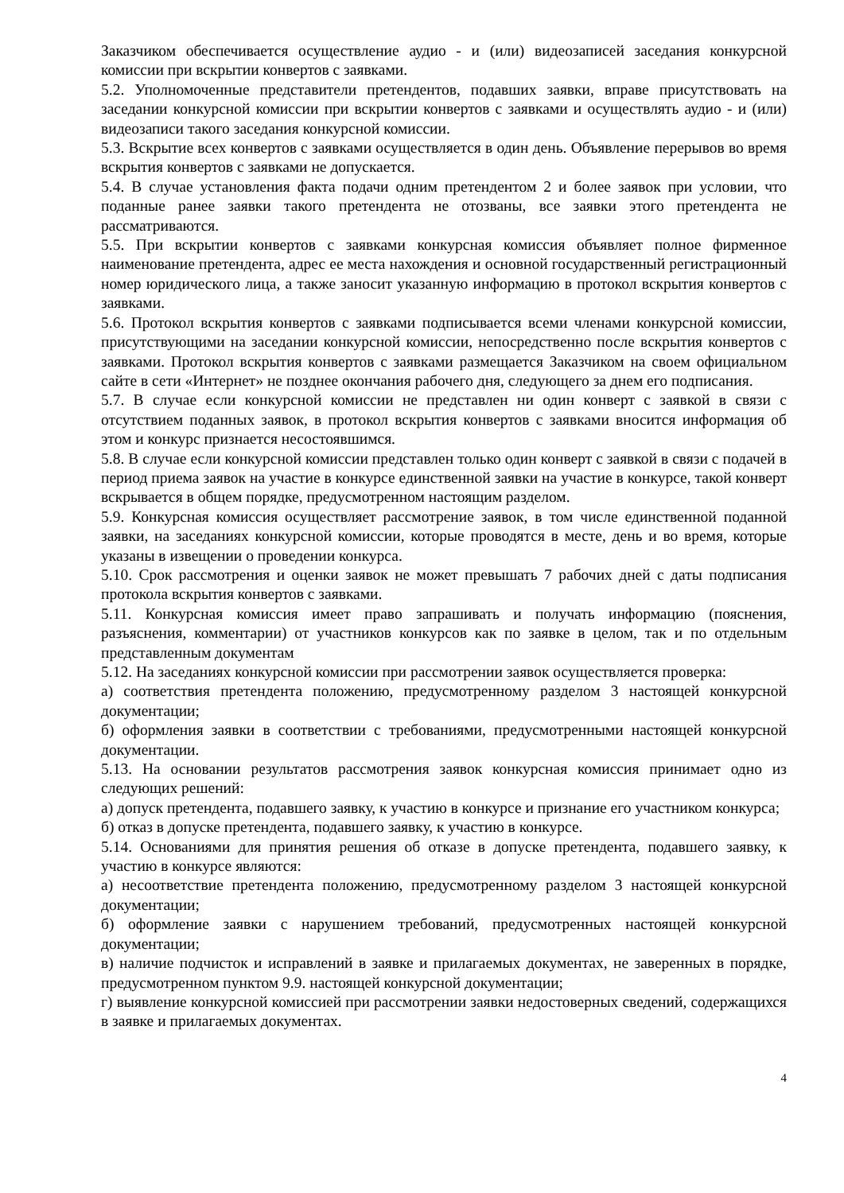Заказчиком обеспечивается осуществление аудио - и (или) видеозаписей заседания конкурсной комиссии при вскрытии конвертов с заявками.
5.2. Уполномоченные представители претендентов, подавших заявки, вправе присутствовать на заседании конкурсной комиссии при вскрытии конвертов с заявками и осуществлять аудио - и (или) видеозаписи такого заседания конкурсной комиссии.
5.3. Вскрытие всех конвертов с заявками осуществляется в один день. Объявление перерывов во время вскрытия конвертов с заявками не допускается.
5.4. В случае установления факта подачи одним претендентом 2 и более заявок при условии, что поданные ранее заявки такого претендента не отозваны, все заявки этого претендента не рассматриваются.
5.5. При вскрытии конвертов с заявками конкурсная комиссия объявляет полное фирменное наименование претендента, адрес ее места нахождения и основной государственный регистрационный номер юридического лица, а также заносит указанную информацию в протокол вскрытия конвертов с заявками.
5.6. Протокол вскрытия конвертов с заявками подписывается всеми членами конкурсной комиссии, присутствующими на заседании конкурсной комиссии, непосредственно после вскрытия конвертов с заявками. Протокол вскрытия конвертов с заявками размещается Заказчиком на своем официальном сайте в сети «Интернет» не позднее окончания рабочего дня, следующего за днем его подписания.
5.7. В случае если конкурсной комиссии не представлен ни один конверт с заявкой в связи с отсутствием поданных заявок, в протокол вскрытия конвертов с заявками вносится информация об этом и конкурс признается несостоявшимся.
5.8. В случае если конкурсной комиссии представлен только один конверт с заявкой в связи с подачей в период приема заявок на участие в конкурсе единственной заявки на участие в конкурсе, такой конверт вскрывается в общем порядке, предусмотренном настоящим разделом.
5.9. Конкурсная комиссия осуществляет рассмотрение заявок, в том числе единственной поданной заявки, на заседаниях конкурсной комиссии, которые проводятся в месте, день и во время, которые указаны в извещении о проведении конкурса.
5.10. Срок рассмотрения и оценки заявок не может превышать 7 рабочих дней с даты подписания протокола вскрытия конвертов с заявками.
5.11. Конкурсная комиссия имеет право запрашивать и получать информацию (пояснения, разъяснения, комментарии) от участников конкурсов как по заявке в целом, так и по отдельным представленным документам
5.12. На заседаниях конкурсной комиссии при рассмотрении заявок осуществляется проверка:
а) соответствия претендента положению, предусмотренному разделом 3 настоящей конкурсной документации;
б) оформления заявки в соответствии с требованиями, предусмотренными настоящей конкурсной документации.
5.13. На основании результатов рассмотрения заявок конкурсная комиссия принимает одно из следующих решений:
а) допуск претендента, подавшего заявку, к участию в конкурсе и признание его участником конкурса;
б) отказ в допуске претендента, подавшего заявку, к участию в конкурсе.
5.14. Основаниями для принятия решения об отказе в допуске претендента, подавшего заявку, к участию в конкурсе являются:
а) несоответствие претендента положению, предусмотренному разделом 3 настоящей конкурсной документации;
б) оформление заявки с нарушением требований, предусмотренных настоящей конкурсной документации;
в) наличие подчисток и исправлений в заявке и прилагаемых документах, не заверенных в порядке, предусмотренном пунктом 9.9. настоящей конкурсной документации;
г) выявление конкурсной комиссией при рассмотрении заявки недостоверных сведений, содержащихся в заявке и прилагаемых документах.
4